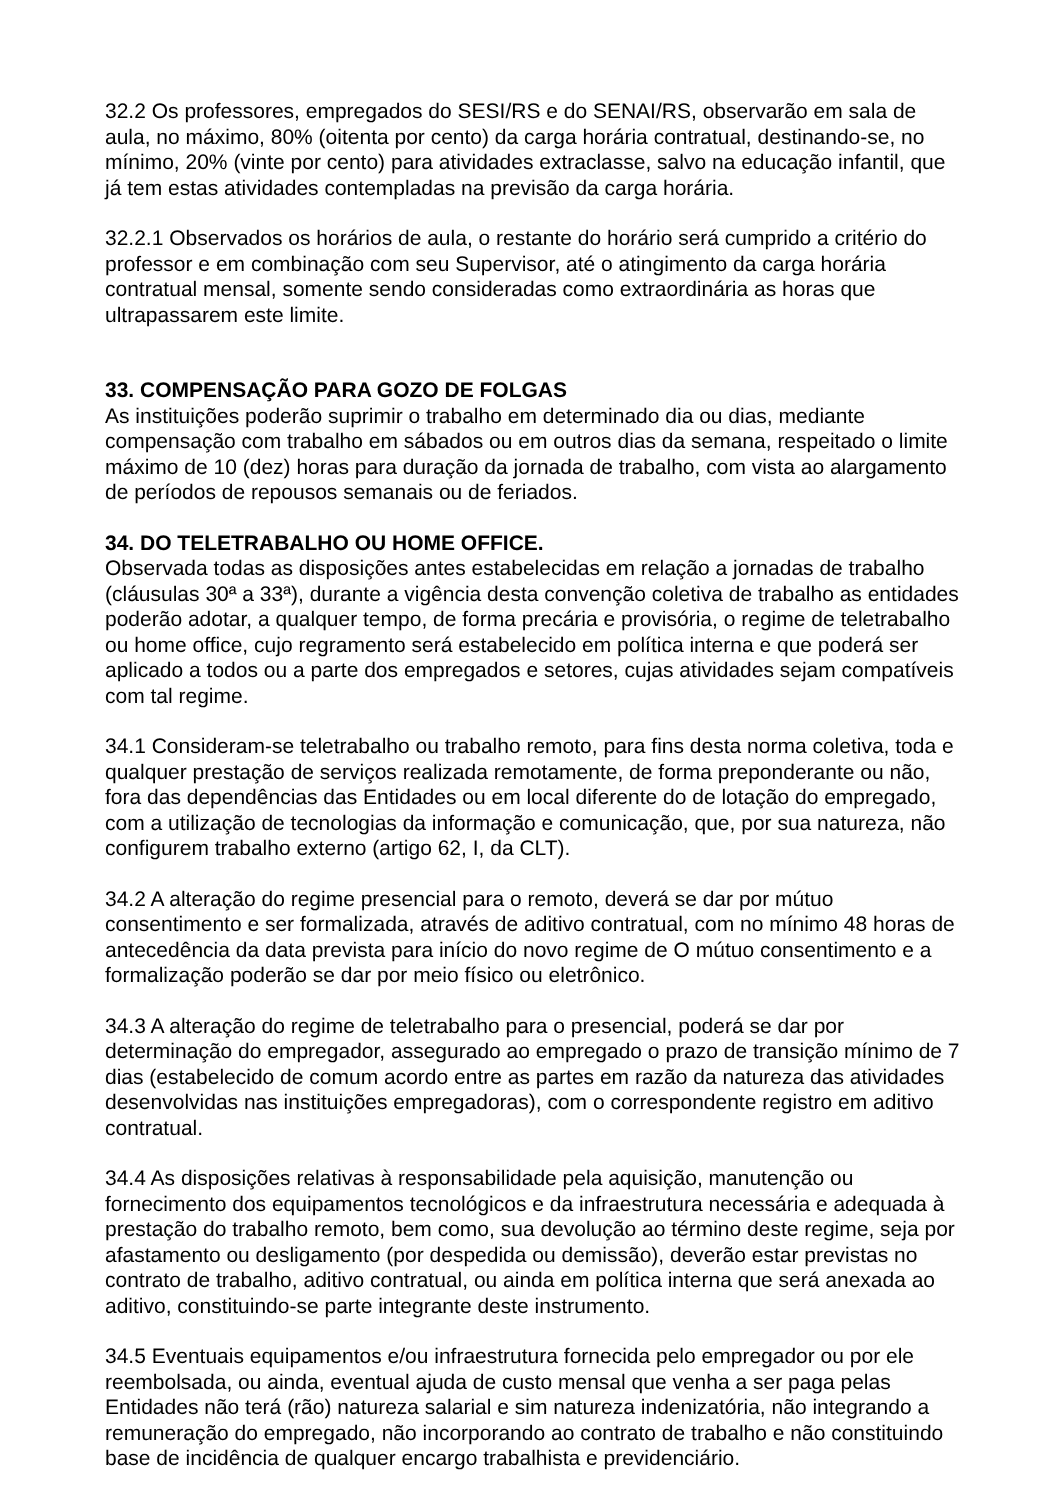32.2 Os professores, empregados do SESI/RS e do SENAI/RS, observarão em sala de aula, no máximo, 80% (oitenta por cento) da carga horária contratual, destinando-se, no mínimo, 20% (vinte por cento) para atividades extraclasse, salvo na educação infantil, que já tem estas atividades contempladas na previsão da carga horária.
32.2.1 Observados os horários de aula, o restante do horário será cumprido a critério do professor e em combinação com seu Supervisor, até o atingimento da carga horária contratual mensal, somente sendo consideradas como extraordinária as horas que ultrapassarem este limite.
33. COMPENSAÇÃO PARA GOZO DE FOLGAS
As instituições poderão suprimir o trabalho em determinado dia ou dias, mediante compensação com trabalho em sábados ou em outros dias da semana, respeitado o limite máximo de 10 (dez) horas para duração da jornada de trabalho, com vista ao alargamento de períodos de repousos semanais ou de feriados.
34. DO TELETRABALHO OU HOME OFFICE.
Observada todas as disposições antes estabelecidas em relação a jornadas de trabalho (cláusulas 30ª a 33ª), durante a vigência desta convenção coletiva de trabalho as entidades poderão adotar, a qualquer tempo, de forma precária e provisória, o regime de teletrabalho ou home office, cujo regramento será estabelecido em política interna e que poderá ser aplicado a todos ou a parte dos empregados e setores, cujas atividades sejam compatíveis com tal regime.
34.1 Consideram-se teletrabalho ou trabalho remoto, para fins desta norma coletiva, toda e qualquer prestação de serviços realizada remotamente, de forma preponderante ou não, fora das dependências das Entidades ou em local diferente do de lotação do empregado, com a utilização de tecnologias da informação e comunicação, que, por sua natureza, não configurem trabalho externo (artigo 62, I, da CLT).
34.2 A alteração do regime presencial para o remoto, deverá se dar por mútuo consentimento e ser formalizada, através de aditivo contratual, com no mínimo 48 horas de antecedência da data prevista para início do novo regime de O mútuo consentimento e a formalização poderão se dar por meio físico ou eletrônico.
34.3 A alteração do regime de teletrabalho para o presencial, poderá se dar por determinação do empregador, assegurado ao empregado o prazo de transição mínimo de 7 dias (estabelecido de comum acordo entre as partes em razão da natureza das atividades desenvolvidas nas instituições empregadoras), com o correspondente registro em aditivo contratual.
34.4 As disposições relativas à responsabilidade pela aquisição, manutenção ou fornecimento dos equipamentos tecnológicos e da infraestrutura necessária e adequada à prestação do trabalho remoto, bem como, sua devolução ao término deste regime, seja por afastamento ou desligamento (por despedida ou demissão), deverão estar previstas no contrato de trabalho, aditivo contratual, ou ainda em política interna que será anexada ao aditivo, constituindo-se parte integrante deste instrumento.
34.5 Eventuais equipamentos e/ou infraestrutura fornecida pelo empregador ou por ele reembolsada, ou ainda, eventual ajuda de custo mensal que venha a ser paga pelas Entidades não terá (rão) natureza salarial e sim natureza indenizatória, não integrando a remuneração do empregado, não incorporando ao contrato de trabalho e não constituindo base de incidência de qualquer encargo trabalhista e previdenciário.